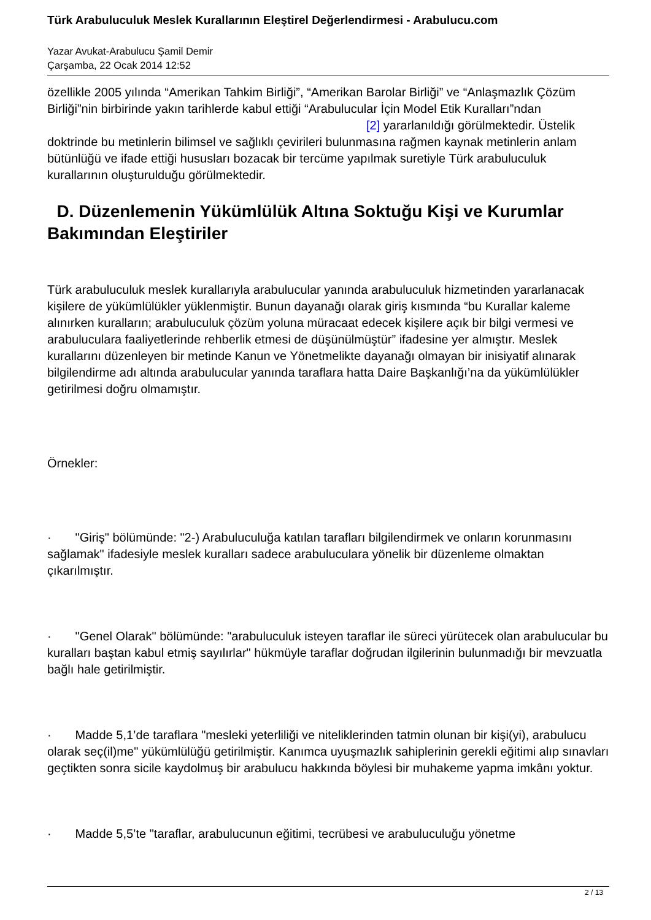Türk Arabuluculuk Meslek Kurallarının Eleştirel Değerlendirmesi - Arabulucu.com
Yazar Avukat-Arabulucu Şamil Demir
Çarşamba, 22 Ocak 2014 12:52
özellikle 2005 yılında “Amerikan Tahkim Birliği”, “Amerikan Barolar Birliği” ve “Anlaşmazlık Çözüm Birliği”nin birbirinde yakın tarihlerde kabul ettiği “Arabulucular İçin Model Etik Kuralları”ndan [2] yararlanıldığı görülmektedir. Üstelik doktrinde bu metinlerin bilimsel ve sağlıklı çevirileri bulunmasına rağmen kaynak metinlerin anlam bütünlüğü ve ifade ettiği hususları bozacak bir tercüme yapılmak suretiyle Türk arabuluculuk kurallarının oluşturulduğu görülmektedir.
D. Düzenlemenin Yükümlülük Altına Soktuğu Kişi ve Kurumlar Bakımından Eleştiriler
Türk arabuluculuk meslek kurallarıyla arabulucular yanında arabuluculuk hizmetinden yararlanacak kişilere de yükümlülükler yüklenmiştir. Bunun dayanağı olarak giriş kısmında “bu Kurallar kaleme alınırken kuralların; arabuluculuk çözüm yoluna müracaat edecek kişilere açık bir bilgi vermesi ve arabuluculara faaliyetlerinde rehberlik etmesi de düşünülmüştür” ifadesine yer almıştır. Meslek kurallarını düzenleyen bir metinde Kanun ve Yönetmelikte dayanağı olmayan bir inisiyatif alınarak bilgilendirme adı altında arabulucular yanında taraflara hatta Daire Başkanlığı’na da yükümlülükler getirilmesi doğru olmamıştır.
Örnekler:
· "Giriş" bölümünde: "2-) Arabuluculuğa katılan tarafları bilgilendirmek ve onların korunmasını sağlamak" ifadesiyle meslek kuralları sadece arabuluculara yönelik bir düzenleme olmaktan çıkarılmıştır.
· "Genel Olarak" bölümünde: "arabuluculuk isteyen taraflar ile süreci yürütecek olan arabulucular bu kuralları baştan kabul etmiş sayılırlar" hükmüyle taraflar doğrudan ilgilerinin bulunmadığı bir mevzuatla bağlı hale getirilmiştir.
· Madde 5,1’de taraflara "mesleki yeterliliği ve niteliklerinden tatmin olunan bir kişi(yi), arabulucu olarak seç(il)me" yükümlülüğü getirilmiştir. Kanımca uyuşmazlık sahiplerinin gerekli eğitimi alıp sınavları geçtikten sonra sicile kaydolmuş bir arabulucu hakkında böylesi bir muhakeme yapma imkânı yoktur.
· Madde 5,5’te "taraflar, arabulucunun eğitimi, tecrübesi ve arabuluculuğu yönetme
2 / 13